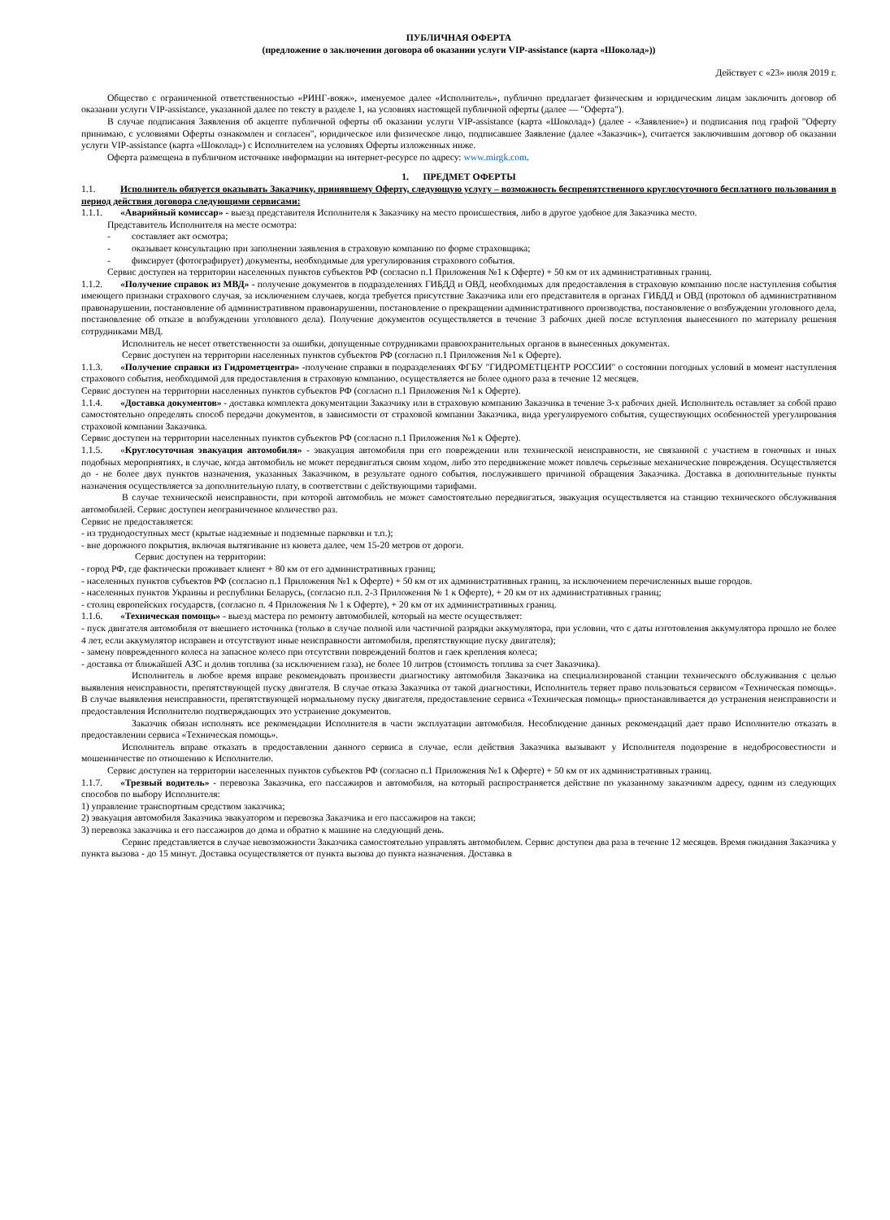ПУБЛИЧНАЯ ОФЕРТА
(предложение о заключении договора об оказании услуги VIP-assistance (карта «Шоколад»))
Действует с «23» июля 2019 г.
Общество с ограниченной ответственностью «РИНГ-вояж», именуемое далее «Исполнитель», публично предлагает физическим и юридическим лицам заключить договор об оказании услуги VIP-assistance, указанной далее по тексту в разделе 1, на условиях настоящей публичной оферты (далее — "Оферта").
В случае подписания Заявления об акцепте публичной оферты об оказании услуги VIP-assistance (карта «Шоколад») (далее - «Заявление») и подписания под графой "Оферту принимаю, с условиями Оферты ознакомлен и согласен", юридическое или физическое лицо, подписавшее Заявление (далее «Заказчик»), считается заключившим договор об оказании услуги VIP-assistance (карта «Шоколад») с Исполнителем на условиях Оферты изложенных ниже.
Оферта размещена в публичном источнике информации на интернет-ресурсе по адресу: www.mirgk.com.
1. ПРЕДМЕТ ОФЕРТЫ
1.1. Исполнитель обязуется оказывать Заказчику, принявшему Оферту, следующую услугу – возможность беспрепятственного круглосуточного бесплатного пользования в период действия договора следующими сервисами:
1.1.1. «Аварийный комиссар» - выезд представителя Исполнителя к Заказчику на место происшествия, либо в другое удобное для Заказчика место.
Представитель Исполнителя на месте осмотра:
- составляет акт осмотра;
- оказывает консультацию при заполнении заявления в страховую компанию по форме страховщика;
- фиксирует (фотографирует) документы, необходимые для урегулирования страхового события.
Сервис доступен на территории населенных пунктов субъектов РФ (согласно п.1 Приложения №1 к Оферте) + 50 км от их административных границ.
1.1.2. «Получение справок из МВД» - получение документов в подразделениях ГИБДД и ОВД, необходимых для предоставления в страховую компанию после наступления события имеющего признаки страхового случая, за исключением случаев, когда требуется присутствие Заказчика или его представителя в органах ГИБДД и ОВД (протокол об административном правонарушении, постановление об административном правонарушении, постановление о прекращении административного производства, постановление о возбуждении уголовного дела, постановление об отказе в возбуждении уголовного дела). Получение документов осуществляется в течение 3 рабочих дней после вступления вынесенного по материалу решения сотрудниками МВД.
Исполнитель не несет ответственности за ошибки, допущенные сотрудниками правоохранительных органов в вынесенных документах.
Сервис доступен на территории населенных пунктов субъектов РФ (согласно п.1 Приложения №1 к Оферте).
1.1.3. «Получение справки из Гидрометцентра» -получение справки в подразделениях ФГБУ "ГИДРОМЕТЦЕНТР РОССИИ" о состоянии погодных условий в момент наступления страхового события, необходимой для предоставления в страховую компанию, осуществляется не более одного раза в течение 12 месяцев.
Сервис доступен на территории населенных пунктов субъектов РФ (согласно п.1 Приложения №1 к Оферте).
1.1.4. «Доставка документов» - доставка комплекта документации Заказчику или в страховую компанию Заказчика в течение 3-х рабочих дней. Исполнитель оставляет за собой право самостоятельно определять способ передачи документов, в зависимости от страховой компании Заказчика, вида урегулируемого события, существующих особенностей урегулирования страховой компании Заказчика.
Сервис доступен на территории населенных пунктов субъектов РФ (согласно п.1 Приложения №1 к Оферте).
1.1.5. «Круглосуточная эвакуация автомобиля» - эвакуация автомобиля при его повреждении или технической неисправности, не связанной с участием в гоночных и иных подобных мероприятиях, в случае, когда автомобиль не может передвигаться своим ходом, либо это передвижение может повлечь серьезные механические повреждения. Осуществляется до - не более двух пунктов назначения, указанных Заказчиком, в результате одного события, послужившего причиной обращения Заказчика. Доставка в дополнительные пункты назначения осуществляется за дополнительную плату, в соответствии с действующими тарифами.
В случае технической неисправности, при которой автомобиль не может самостоятельно передвигаться, эвакуация осуществляется на станцию технического обслуживания автомобилей. Сервис доступен неограниченное количество раз.
Сервис не предоставляется:
- из труднодоступных мест (крытые надземные и подземные парковки и т.п.);
- вне дорожного покрытия, включая вытягивание из кювета далее, чем 15-20 метров от дороги.
Сервис доступен на территории:
- город РФ, где фактически проживает клиент + 80 км от его административных границ;
- населенных пунктов субъектов РФ (согласно п.1 Приложения №1 к Оферте) + 50 км от их административных границ, за исключением перечисленных выше городов.
- населенных пунктов Украины и республики Беларусь, (согласно п.п. 2-3 Приложения № 1 к Оферте), + 20 км от их административных границ;
- столиц европейских государств, (согласно п. 4 Приложения № 1 к Оферте), + 20 км от их административных границ.
1.1.6. «Техническая помощь» - выезд мастера по ремонту автомобилей, который на месте осуществляет:
- пуск двигателя автомобиля от внешнего источника (только в случае полной или частичной разрядки аккумулятора, при условии, что с даты изготовления аккумулятора прошло не более 4 лет, если аккумулятор исправен и отсутствуют иные неисправности автомобиля, препятствующие пуску двигателя);
- замену поврежденного колеса на запасное колесо при отсутствии повреждений болтов и гаек крепления колеса;
- доставка от ближайшей АЗС и долив топлива (за исключением газа), не более 10 литров (стоимость топлива за счет Заказчика).
Исполнитель в любое время вправе рекомендовать произвести диагностику автомобиля Заказчика на специализированой станции технического обслуживания с целью выявления неисправности, препятствующей пуску двигателя. В случае отказа Заказчика от такой диагностики, Исполнитель теряет право пользоваться сервисом «Техническая помощь». В случае выявления неисправности, препятствующей нормальному пуску двигателя, предоставление сервиса «Техническая помощь» приостанавливается до устранения неисправности и предоставления Исполнителю подтверждающих это устранение документов.
Заказчик обязан исполнять все рекомендации Исполнителя в части эксплуатации автомобиля. Несоблюдение данных рекомендаций дает право Исполнителю отказать в предоставлении сервиса «Техническая помощь».
Исполнитель вправе отказать в предоставлении данного сервиса в случае, если действия Заказчика вызывают у Исполнителя подозрение в недобросовестности и мошенничестве по отношению к Исполнителю.
Сервис доступен на территории населенных пунктов субъектов РФ (согласно п.1 Приложения №1 к Оферте) + 50 км от их административных границ.
1.1.7. «Трезвый водитель» - перевозка Заказчика, его пассажиров и автомобиля, на который распространяется действие по указанному заказчиком адресу, одним из следующих способов по выбору Исполнителя:
1) управление транспортным средством заказчика;
2) эвакуация автомобиля Заказчика эвакуатором и перевозка Заказчика и его пассажиров на такси;
3) перевозка заказчика и его пассажиров до дома и обратно к машине на следующий день.
Сервис представляется в случае невозможности Заказчика самостоятельно управлять автомобилем. Сервис доступен два раза в течение 12 месяцев. Время ожидания Заказчика у пункта вызова - до 15 минут. Доставка осуществляется от пункта вызова до пункта назначения. Доставка в